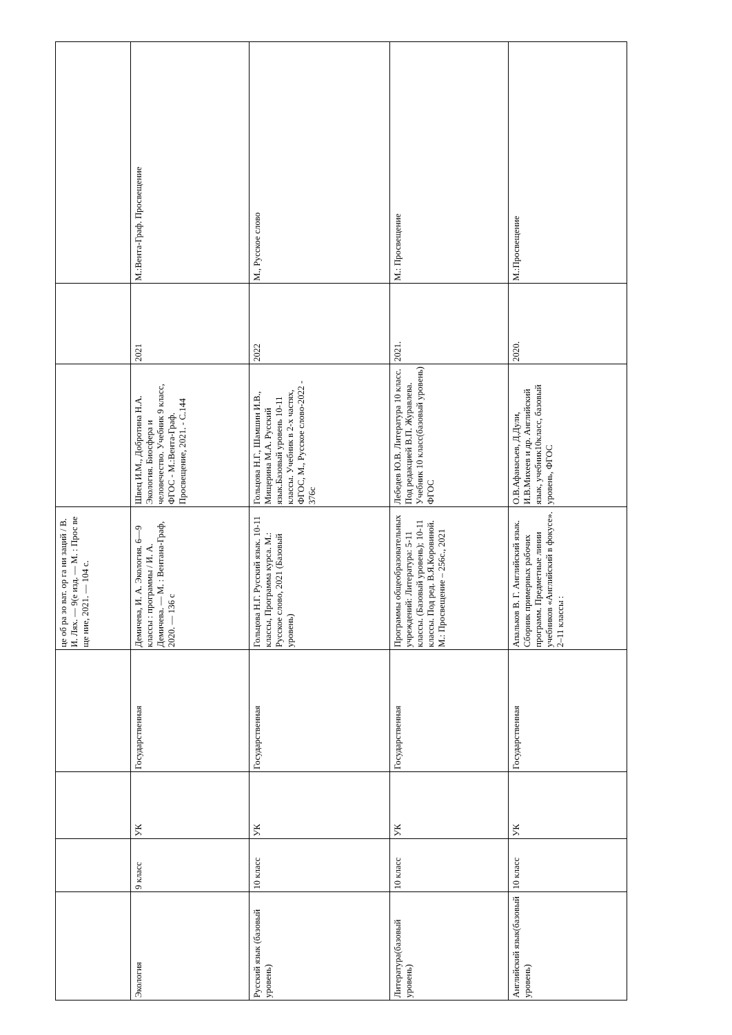| | | | | це об ра зо ват. ор га ни заций / В. И. Лях. — 9(е изд. — М. : Прос ве ще ние, 2021. — 104 с. | | | |
| Экология | 9 класс | УК | Государственная | Демичева, И. А. Экология. 6—9 классы : программы / И. А. Демичева. — М. : Вентана-Граф, 2020. — 136 с | Швец И.М., Добротина Н.А. Экология. Биосфера и человечество. Учебник 9 класс, ФГОС - М.:Вента-Граф. Просвещение, 2021. - С.144 | 2021 | М.:Вента-Граф. Просвещение |
| Русский язык (базовый уровень) | 10 класс | УК | Государственная | Гольцова Н.Г. Русский язык. 10-11 классы, Программа курса. М.: Русское слово, 2021 (Базовый уровень) | Гольцова Н.Г., Шамшин И.В., Мищерина М.А. Русский язык.Базовый уровень 10-11 классы. Учебник в 2-х частях, ФГОС, М., Русское слово-2022 - 376с | 2022 | М., Русское слово |
| Литература(базовый уровень) | 10 класс | УК | Государственная | Программы общеобразовательных учреждений: Литература: 5-11 классы. (Базовый уровень); 10-11 классы. Под ред. В.Я.Коровиной. М.: Просвещение – 256с., 2021 | Лебедев Ю.В. Литература 10 класс. Под редакцией В.П. Журавлева. Учебник 10 класс(базовый уровень) ФГОС | 2021. | М.: Просвещение |
| Английский язык(базовый уровень) | 10 класс | УК | Государственная | Апальков В. Г. Английский язык. Сборник примерных рабочих программ. Предметные линии учебников «Английский в фокусе». 2–11 классы : | О.В.Афанасьев, Д.Дули, И.В.Михеев и др. Английский язык, учебник10класс, базовый уровень, ФГОС | 2020. | М.:Просвещение |